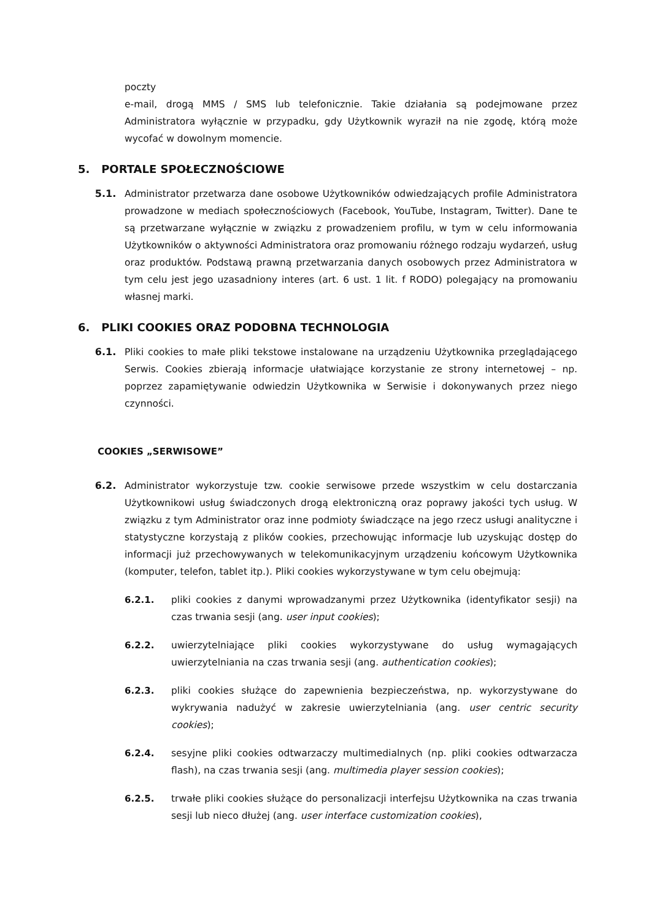poczty
e-mail, drogą MMS / SMS lub telefonicznie. Takie działania są podejmowane przez Administratora wyłącznie w przypadku, gdy Użytkownik wyraził na nie zgodę, którą może wycofać w dowolnym momencie.
5. PORTALE SPOŁECZNOŚCIOWE
5.1. Administrator przetwarza dane osobowe Użytkowników odwiedzających profile Administratora prowadzone w mediach społecznościowych (Facebook, YouTube, Instagram, Twitter). Dane te są przetwarzane wyłącznie w związku z prowadzeniem profilu, w tym w celu informowania Użytkowników o aktywności Administratora oraz promowaniu różnego rodzaju wydarzeń, usług oraz produktów. Podstawą prawną przetwarzania danych osobowych przez Administratora w tym celu jest jego uzasadniony interes (art. 6 ust. 1 lit. f RODO) polegający na promowaniu własnej marki.
6. PLIKI COOKIES ORAZ PODOBNA TECHNOLOGIA
6.1. Pliki cookies to małe pliki tekstowe instalowane na urządzeniu Użytkownika przeglądającego Serwis. Cookies zbierają informacje ułatwiające korzystanie ze strony internetowej – np. poprzez zapamiętywanie odwiedzin Użytkownika w Serwisie i dokonywanych przez niego czynności.
COOKIES „SERWISOWE”
6.2. Administrator wykorzystuje tzw. cookie serwisowe przede wszystkim w celu dostarczania Użytkownikowi usług świadczonych drogą elektroniczną oraz poprawy jakości tych usług. W związku z tym Administrator oraz inne podmioty świadczące na jego rzecz usługi analityczne i statystyczne korzystają z plików cookies, przechowując informacje lub uzyskując dostęp do informacji już przechowywanych w telekomunikacyjnym urządzeniu końcowym Użytkownika (komputer, telefon, tablet itp.). Pliki cookies wykorzystywane w tym celu obejmują:
6.2.1. pliki cookies z danymi wprowadzanymi przez Użytkownika (identyfikator sesji) na czas trwania sesji (ang. user input cookies);
6.2.2. uwierzytelniające pliki cookies wykorzystywane do usług wymagających uwierzytelniania na czas trwania sesji (ang. authentication cookies);
6.2.3. pliki cookies służące do zapewnienia bezpieczeństwa, np. wykorzystywane do wykrywania nadużyć w zakresie uwierzytelniania (ang. user centric security cookies);
6.2.4. sesyjne pliki cookies odtwarzaczy multimedialnych (np. pliki cookies odtwarzacza flash), na czas trwania sesji (ang. multimedia player session cookies);
6.2.5. trwałe pliki cookies służące do personalizacji interfejsu Użytkownika na czas trwania sesji lub nieco dłużej (ang. user interface customization cookies),